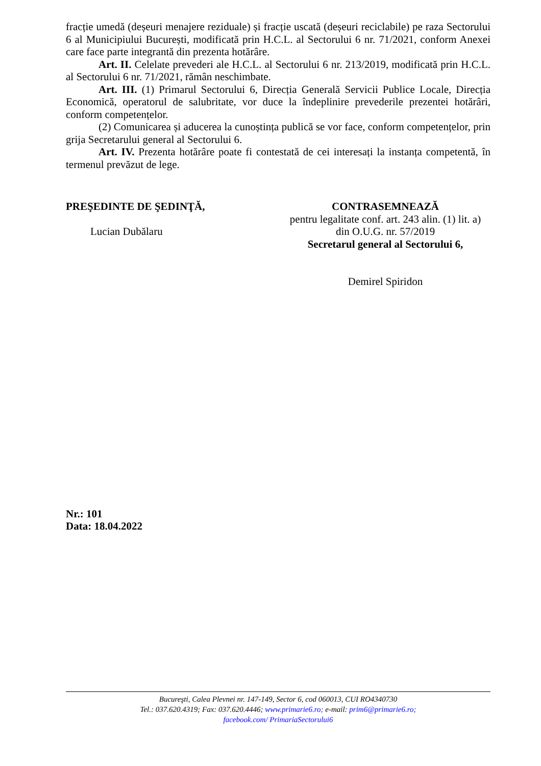fracție umedă (deșeuri menajere reziduale) și fracție uscată (deșeuri reciclabile) pe raza Sectorului 6 al Municipiului București, modificată prin H.C.L. al Sectorului 6 nr. 71/2021, conform Anexei care face parte integrantă din prezenta hotărâre.
Art. II. Celelate prevederi ale H.C.L. al Sectorului 6 nr. 213/2019, modificată prin H.C.L. al Sectorului 6 nr. 71/2021, rămân neschimbate.
Art. III. (1) Primarul Sectorului 6, Direcția Generală Servicii Publice Locale, Direcția Economică, operatorul de salubritate, vor duce la îndeplinire prevederile prezentei hotărâri, conform competențelor.
(2) Comunicarea și aducerea la cunoștința publică se vor face, conform competențelor, prin grija Secretarului general al Sectorului 6.
Art. IV. Prezenta hotărâre poate fi contestată de cei interesați la instanța competentă, în termenul prevăzut de lege.
PREŞEDINTE DE ŞEDINŢĂ,
Lucian Dubălaru
CONTRASEMNEAZĂ
pentru legalitate conf. art. 243 alin. (1) lit. a)
din O.U.G. nr. 57/2019
Secretarul general al Sectorului 6,
Demirel Spiridon
Nr.: 101
Data: 18.04.2022
Bucureşti, Calea Plevnei nr. 147-149, Sector 6, cod 060013, CUI RO4340730
Tel.: 037.620.4319; Fax: 037.620.4446; www.primarie6.ro; e-mail: prim6@primarie6.ro;
facebook.com/ PrimariaSectorului6